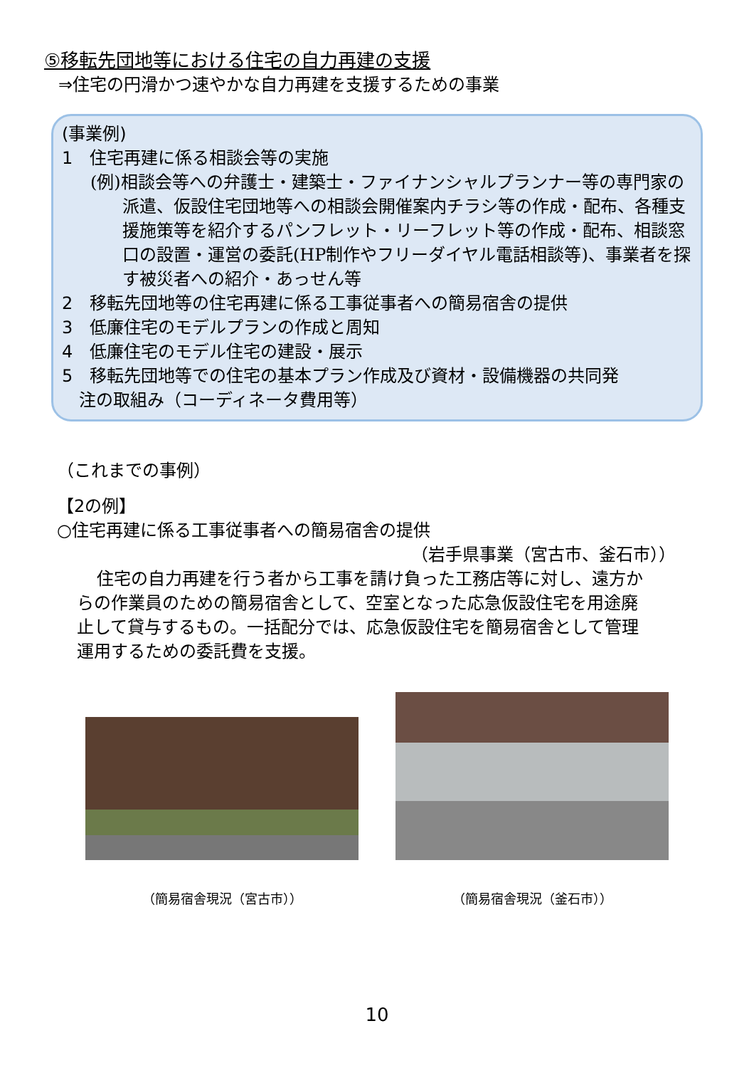⑤移転先団地等における住宅の自力再建の支援
⇒住宅の円滑かつ速やかな自力再建を支援するための事業
(事業例)
1　住宅再建に係る相談会等の実施
(例)相談会等への弁護士・建築士・ファイナンシャルプランナー等の専門家の派遣、仮設住宅団地等への相談会開催案内チラシ等の作成・配布、各種支援施策等を紹介するパンフレット・リーフレット等の作成・配布、相談窓口の設置・運営の委託(HP制作やフリーダイヤル電話相談等)、事業者を探す被災者への紹介・あっせん等
2　移転先団地等の住宅再建に係る工事従事者への簡易宿舎の提供
3　低廉住宅のモデルプランの作成と周知
4　低廉住宅のモデル住宅の建設・展示
5　移転先団地等での住宅の基本プラン作成及び資材・設備機器の共同発
　注の取組み（コーディネータ費用等）
（これまでの事例）
【2の例】
○住宅再建に係る工事従事者への簡易宿舎の提供
（岩手県事業（宮古市、釜石市））
住宅の自力再建を行う者から工事を請け負った工務店等に対し、遠方からの作業員のための簡易宿舎として、空室となった応急仮設住宅を用途廃止して貸与するもの。一括配分では、応急仮設住宅を簡易宿舎として管理運用するための委託費を支援。
（簡易宿舎現況（宮古市）） （簡易宿舎現況（釜石市））
10